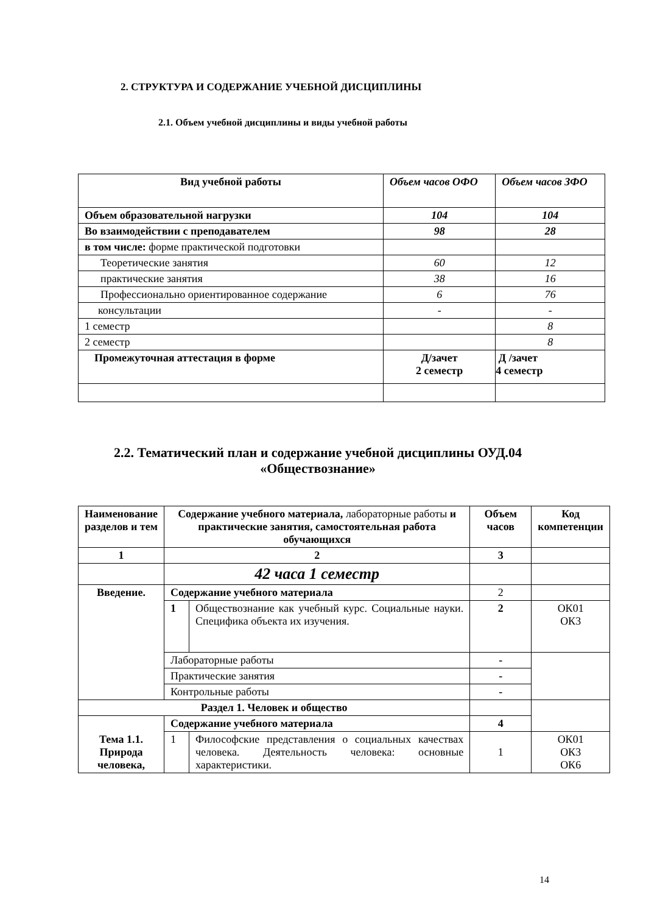2. СТРУКТУРА И СОДЕРЖАНИЕ УЧЕБНОЙ ДИСЦИПЛИНЫ
2.1. Объем учебной дисциплины и виды учебной работы
| Вид учебной работы | Объем часов ОФО | Объем часов ЗФО |
| --- | --- | --- |
| Объем образовательной нагрузки | 104 | 104 |
| Во взаимодействии с преподавателем | 98 | 28 |
| в том числе: форме практической подготовки | | |
| Теоретические занятия | 60 | 12 |
| практические занятия | 38 | 16 |
| Профессионально ориентированное содержание | 6 | 76 |
| консультации | - | - |
| 1 семестр | | 8 |
| 2 семестр | | 8 |
| Промежуточная аттестация в форме | Д/зачет 2 семестр | Д /зачет 4 семестр |
2.2. Тематический план и содержание учебной дисциплины ОУД.04
«Обществознание»
| Наименование разделов и тем | Содержание учебного материала, лабораторные работы и практические занятия, самостоятельная работа обучающихся | | Объем часов | Код компетенции |
| 1 | 2 | | 3 | |
| | 42 часа 1 семестр | | | |
| Введение. | Содержание учебного материала | | 2 | |
| | 1 | Обществознание как учебный курс. Социальные науки. Специфика объекта их изучения. | 2 | ОК01 ОК3 |
| | Лабораторные работы | | - | |
| | Практические занятия | | - | |
| | Контрольные работы | | - | |
| Раздел 1. Человек и общество | | | | |
| Тема 1.1. Природа человека, | Содержание учебного материала | | 4 | |
| | 1 | Философские представления о социальных качествах человека. Деятельность человека: основные характеристики. | 1 | ОК01 ОК3 ОК6 |
14